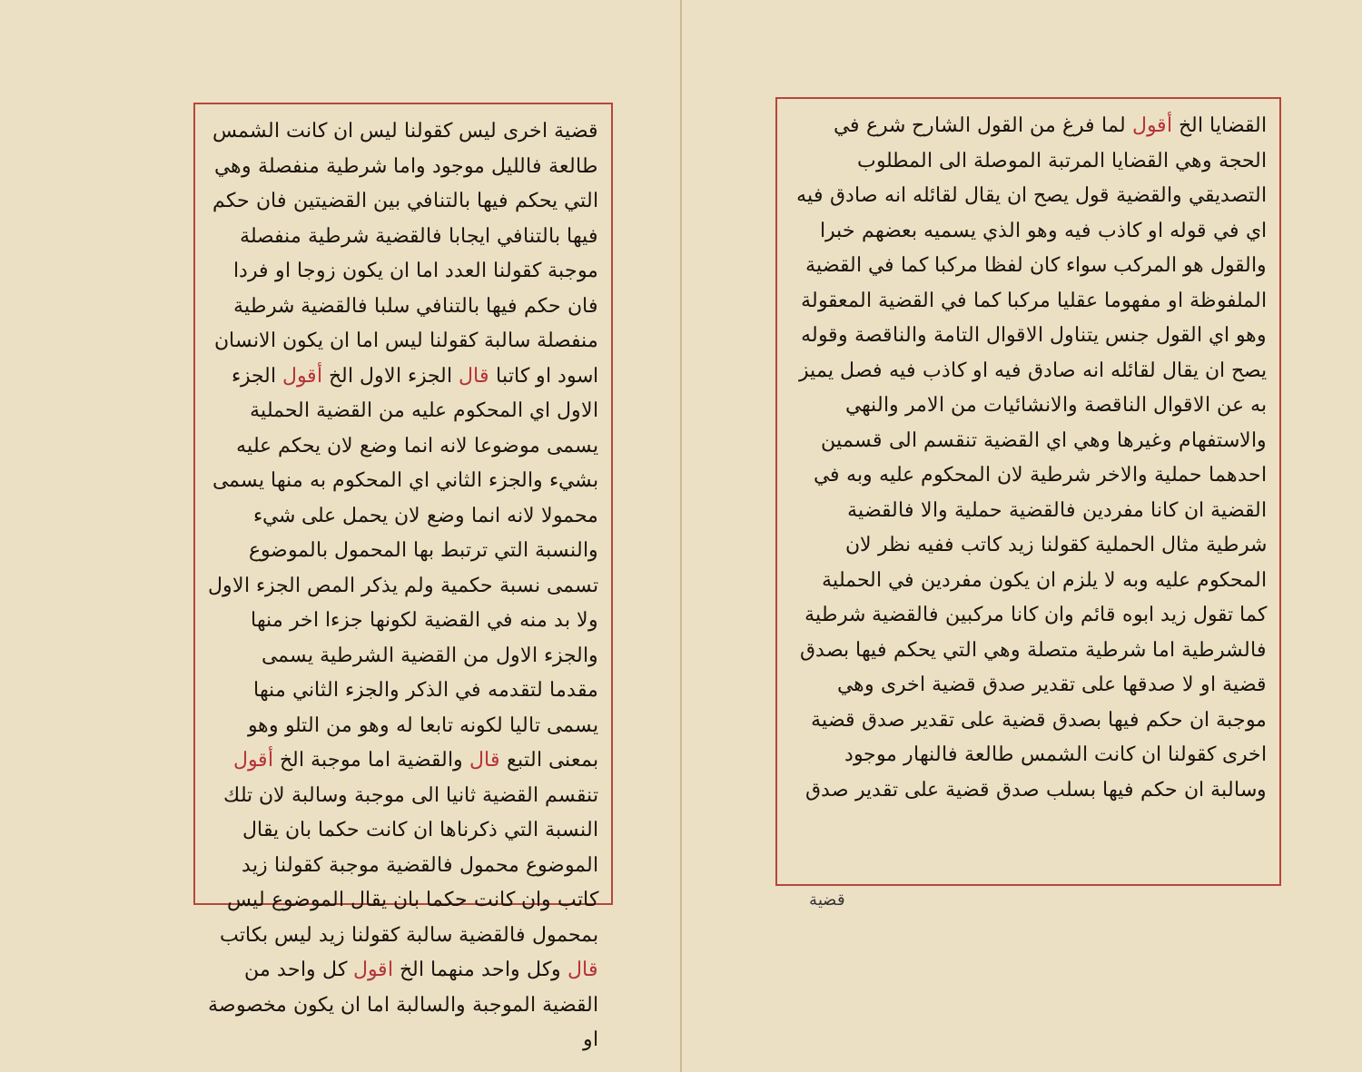القضايا الخ أقول لما فرغ من القول الشارح شرع في الحجة وهي القضايا المرتبة الموصلة الى المطلوب التصديقي والقضية قول يصح ان يقال لقائله انه صادق فيه اي في قوله او كاذب فيه وهو الذي يسميه بعضهم خبرا والقول هو المركب سواء كان لفظا مركبا كما في القضية الملفوظة او مفهوما عقليا مركبا كما في القضية المعقولة وهو اي القول جنس يتناول الاقوال التامة والناقصة وقوله يصح ان يقال لقائله انه صادق فيه او كاذب فيه فصل يميز به عن الاقوال الناقصة والانشائيات من الامر والنهي والاستفهام وغيرها وهي اي القضية تنقسم الى قسمين احدهما حملية والاخر شرطية لان المحكوم عليه وبه في القضية ان كانا مفردين فالقضية حملية والا فالقضية شرطية مثال الحملية كقولنا زيد كاتب ففيه نظر لان المحكوم عليه وبه لا يلزم ان يكون مفردين في الحملية كما تقول زيد ابوه قائم وان كانا مركبين فالقضية شرطية فالشرطية اما شرطية متصلة وهي التي يحكم فيها بصدق قضية او لا صدقها على تقدير صدق قضية اخرى وهي موجبة ان حكم فيها بصدق قضية على تقدير صدق قضية اخرى كقولنا ان كانت الشمس طالعة فالنهار موجود وسالبة ان حكم فيها بسلب صدق قضية على تقدير صدق
قضية
قضية اخرى ليس كقولنا ليس ان كانت الشمس طالعة فالليل موجود واما شرطية منفصلة وهي التي يحكم فيها بالتنافي بين القضيتين فان حكم فيها بالتنافي ايجابا فالقضية شرطية منفصلة موجبة كقولنا العدد اما ان يكون زوجا او فردا فان حكم فيها بالتنافي سلبا فالقضية شرطية منفصلة سالبة كقولنا ليس اما ان يكون الانسان اسود او كاتبا قال الجزء الاول الخ أقول الجزء الاول اي المحكوم عليه من القضية الحملية يسمى موضوعا لانه انما وضع لان يحكم عليه بشيء والجزء الثاني اي المحكوم به منها يسمى محمولا لانه انما وضع لان يحمل على شيء والنسبة التي ترتبط بها المحمول بالموضوع تسمى نسبة حكمية ولم يذكر المص الجزء الاول ولا بد منه في القضية لكونها جزءا اخر منها والجزء الاول من القضية الشرطية يسمى مقدما لتقدمه في الذكر والجزء الثاني منها يسمى تاليا لكونه تابعا له وهو من التلو وهو بمعنى التبع قال والقضية اما موجبة الخ أقول تنقسم القضية ثانيا الى موجبة وسالبة لان تلك النسبة التي ذكرناها ان كانت حكما بان يقال الموضوع محمول فالقضية موجبة كقولنا زيد كاتب وان كانت حكما بان يقال الموضوع ليس بمحمول فالقضية سالبة كقولنا زيد ليس بكاتب قال وكل واحد منهما الخ اقول كل واحد من القضية الموجبة والسالبة اما ان يكون مخصوصة او